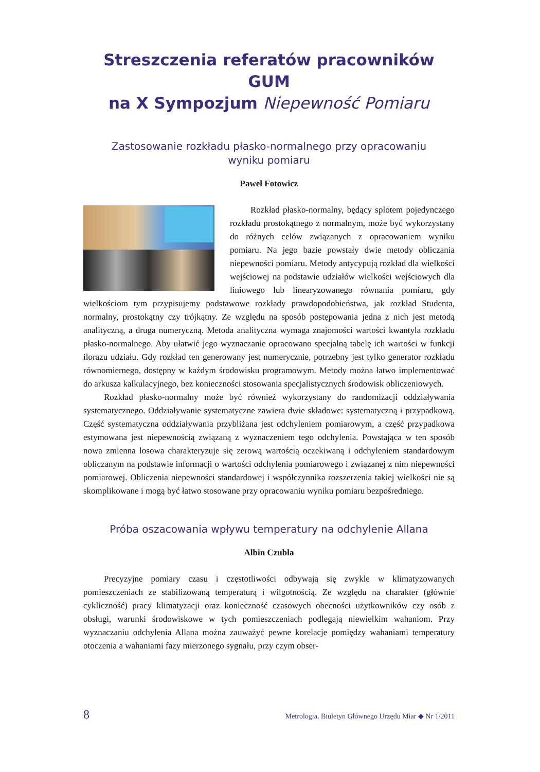Streszczenia referatów pracowników GUM
na X Sympozjum Niepewność Pomiaru
Zastosowanie rozkładu płasko-normalnego przy opracowaniu
wyniku pomiaru
Paweł Fotowicz
Rozkład płasko-normalny, będący splotem pojedynczego rozkładu prostokątnego z normalnym, może być wykorzystany do różnych celów związanych z opracowaniem wyniku pomiaru. Na jego bazie powstały dwie metody obliczania niepewności pomiaru. Metody antycypują rozkład dla wielkości wejściowej na podstawie udziałów wielkości wejściowych dla liniowego lub linearyzowanego równania pomiaru, gdy wielkościom tym przypisujemy podstawowe rozkłady prawdopodobieństwa, jak rozkład Studenta, normalny, prostokątny czy trójkątny. Ze względu na sposób postępowania jedna z nich jest metodą analityczną, a druga numeryczną. Metoda analityczna wymaga znajomości wartości kwantyla rozkładu płasko-normalnego. Aby ułatwić jego wyznaczanie opracowano specjalną tabelę ich wartości w funkcji ilorazu udziału. Gdy rozkład ten generowany jest numerycznie, potrzebny jest tylko generator rozkładu równomiernego, dostępny w każdym środowisku programowym. Metody można łatwo implementować do arkusza kalkulacyjnego, bez konieczności stosowania specjalistycznych środowisk obliczeniowych.
Rozkład płasko-normalny może być również wykorzystany do randomizacji oddziaływania systematycznego. Oddziaływanie systematyczne zawiera dwie składowe: systematyczną i przypadkową. Część systematyczna oddziaływania przybliżana jest odchyleniem pomiarowym, a część przypadkowa estymowana jest niepewnością związaną z wyznaczeniem tego odchylenia. Powstająca w ten sposób nowa zmienna losowa charakteryzuje się zerową wartością oczekiwaną i odchyleniem standardowym obliczanym na podstawie informacji o wartości odchylenia pomiarowego i związanej z nim niepewności pomiarowej. Obliczenia niepewności standardowej i współczynnika rozszerzenia takiej wielkości nie są skomplikowane i mogą być łatwo stosowane przy opracowaniu wyniku pomiaru bezpośredniego.
Próba oszacowania wpływu temperatury na odchylenie Allana
Albin Czubla
Precyzyjne pomiary czasu i częstotliwości odbywają się zwykle w klimatyzowanych pomieszczeniach ze stabilizowaną temperaturą i wilgotnością. Ze względu na charakter (głównie cykliczność) pracy klimatyzacji oraz konieczność czasowych obecności użytkowników czy osób z obsługi, warunki środowiskowe w tych pomieszczeniach podlegają niewielkim wahaniom. Przy wyznaczaniu odchylenia Allana można zauważyć pewne korelacje pomiędzy wahaniami temperatury otoczenia a wahaniami fazy mierzonego sygnału, przy czym obser-
8 Metrologia. Biuletyn Głównego Urzędu Miar ◆ Nr 1/2011